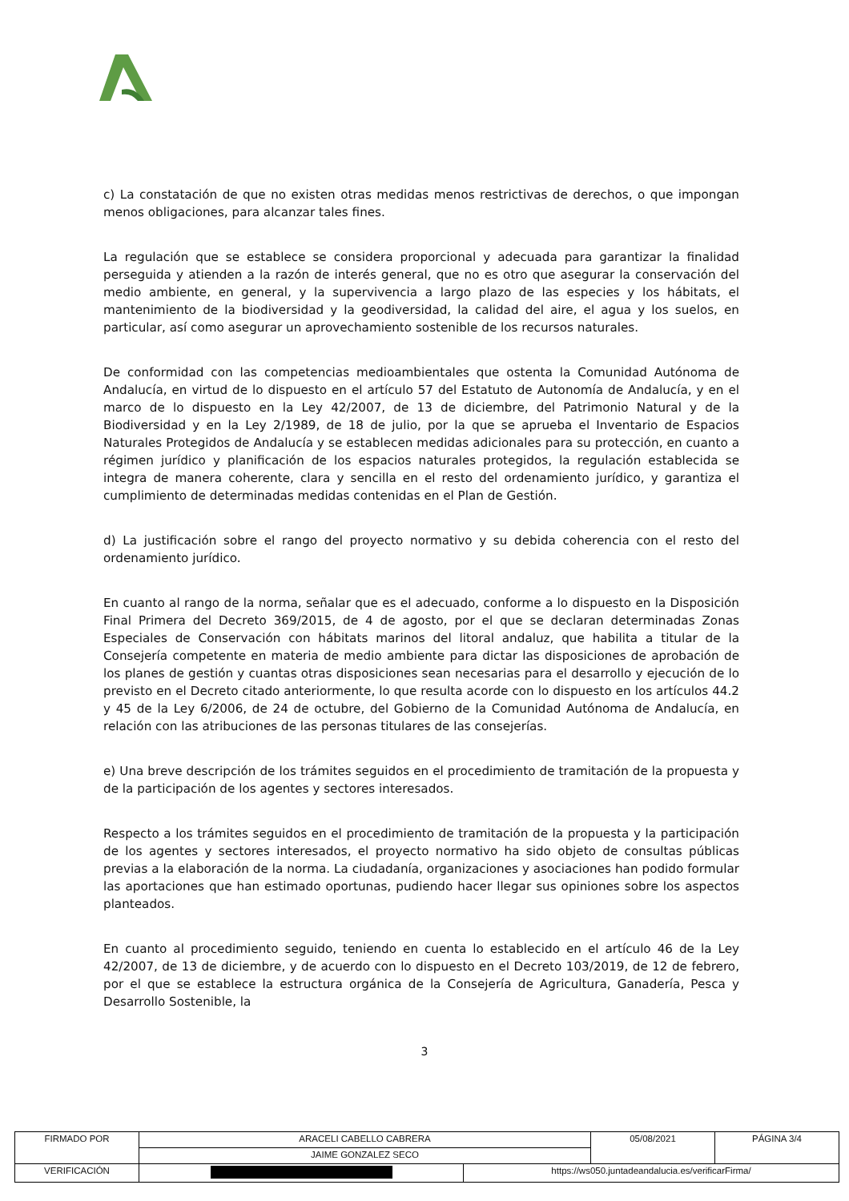c) La constatación de que no existen otras medidas menos restrictivas de derechos, o que impongan menos obligaciones, para alcanzar tales fines.
La regulación que se establece se considera proporcional y adecuada para garantizar la finalidad perseguida y atienden a la razón de interés general, que no es otro que asegurar la conservación del medio ambiente, en general, y la supervivencia a largo plazo de las especies y los hábitats, el mantenimiento de la biodiversidad y la geodiversidad, la calidad del aire, el agua y los suelos, en particular, así como asegurar un aprovechamiento sostenible de los recursos naturales.
De conformidad con las competencias medioambientales que ostenta la Comunidad Autónoma de Andalucía, en virtud de lo dispuesto en el artículo 57 del Estatuto de Autonomía de Andalucía, y en el marco de lo dispuesto en la Ley 42/2007, de 13 de diciembre, del Patrimonio Natural y de la Biodiversidad y en la Ley 2/1989, de 18 de julio, por la que se aprueba el Inventario de Espacios Naturales Protegidos de Andalucía y se establecen medidas adicionales para su protección, en cuanto a régimen jurídico y planificación de los espacios naturales protegidos, la regulación establecida se integra de manera coherente, clara y sencilla en el resto del ordenamiento jurídico, y garantiza el cumplimiento de determinadas medidas contenidas en el Plan de Gestión.
d) La justificación sobre el rango del proyecto normativo y su debida coherencia con el resto del ordenamiento jurídico.
En cuanto al rango de la norma, señalar que es el adecuado, conforme a lo dispuesto en la Disposición Final Primera del Decreto 369/2015, de 4 de agosto, por el que se declaran determinadas Zonas Especiales de Conservación con hábitats marinos del litoral andaluz, que habilita a titular de la Consejería competente en materia de medio ambiente para dictar las disposiciones de aprobación de los planes de gestión y cuantas otras disposiciones sean necesarias para el desarrollo y ejecución de lo previsto en el Decreto citado anteriormente, lo que resulta acorde con lo dispuesto en los artículos 44.2 y 45 de la Ley 6/2006, de 24 de octubre, del Gobierno de la Comunidad Autónoma de Andalucía, en relación con las atribuciones de las personas titulares de las consejerías.
e) Una breve descripción de los trámites seguidos en el procedimiento de tramitación de la propuesta y de la participación de los agentes y sectores interesados.
Respecto a los trámites seguidos en el procedimiento de tramitación de la propuesta y la participación de los agentes y sectores interesados, el proyecto normativo ha sido objeto de consultas públicas previas a la elaboración de la norma. La ciudadanía, organizaciones y asociaciones han podido formular las aportaciones que han estimado oportunas, pudiendo hacer llegar sus opiniones sobre los aspectos planteados.
En cuanto al procedimiento seguido, teniendo en cuenta lo establecido en el artículo 46 de la Ley 42/2007, de 13 de diciembre, y de acuerdo con lo dispuesto en el Decreto 103/2019, de 12 de febrero, por el que se establece la estructura orgánica de la Consejería de Agricultura, Ganadería, Pesca y Desarrollo Sostenible, la
3
| FIRMADO POR | ARACELI CABELLO CABRERA | | 05/08/2021 | PÁGINA 3/4 |
| | JAIME GONZALEZ SECO | | | |
| VERIFICACIÓN | | https://ws050.juntadeandalucia.es/verificarFirma/ | | |